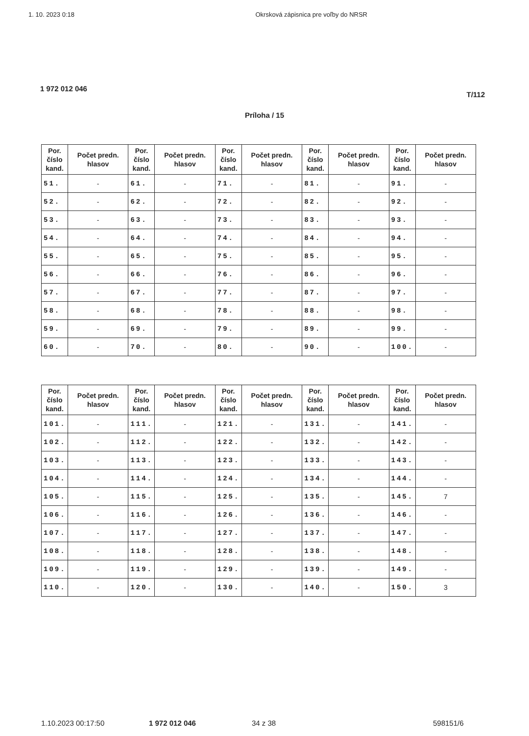1. 10. 2023 0:18 Okrsková zápisnica pre voľby do NRSR
1 972 012 046
T/112
Príloha / 15
| Por. číslo kand. | Počet predn. hlasov | Por. číslo kand. | Počet predn. hlasov | Por. číslo kand. | Počet predn. hlasov | Por. číslo kand. | Počet predn. hlasov | Por. číslo kand. | Počet predn. hlasov |
| --- | --- | --- | --- | --- | --- | --- | --- | --- | --- |
| 51. | - | 61. | - | 71. | - | 81. | - | 91. | - |
| 52. | - | 62. | - | 72. | - | 82. | - | 92. | - |
| 53. | - | 63. | - | 73. | - | 83. | - | 93. | - |
| 54. | - | 64. | - | 74. | - | 84. | - | 94. | - |
| 55. | - | 65. | - | 75. | - | 85. | - | 95. | - |
| 56. | - | 66. | - | 76. | - | 86. | - | 96. | - |
| 57. | - | 67. | - | 77. | - | 87. | - | 97. | - |
| 58. | - | 68. | - | 78. | - | 88. | - | 98. | - |
| 59. | - | 69. | - | 79. | - | 89. | - | 99. | - |
| 60. | - | 70. | - | 80. | - | 90. | - | 100. | - |
| Por. číslo kand. | Počet predn. hlasov | Por. číslo kand. | Počet predn. hlasov | Por. číslo kand. | Počet predn. hlasov | Por. číslo kand. | Počet predn. hlasov | Por. číslo kand. | Počet predn. hlasov |
| --- | --- | --- | --- | --- | --- | --- | --- | --- | --- |
| 101. | - | 111. | - | 121. | - | 131. | - | 141. | - |
| 102. | - | 112. | - | 122. | - | 132. | - | 142. | - |
| 103. | - | 113. | - | 123. | - | 133. | - | 143. | - |
| 104. | - | 114. | - | 124. | - | 134. | - | 144. | - |
| 105. | - | 115. | - | 125. | - | 135. | - | 145. | 7 |
| 106. | - | 116. | - | 126. | - | 136. | - | 146. | - |
| 107. | - | 117. | - | 127. | - | 137. | - | 147. | - |
| 108. | - | 118. | - | 128. | - | 138. | - | 148. | - |
| 109. | - | 119. | - | 129. | - | 139. | - | 149. | - |
| 110. | - | 120. | - | 130. | - | 140. | - | 150. | 3 |
1.10.2023 00:17:50 1 972 012 046 34 z 38 598151/6